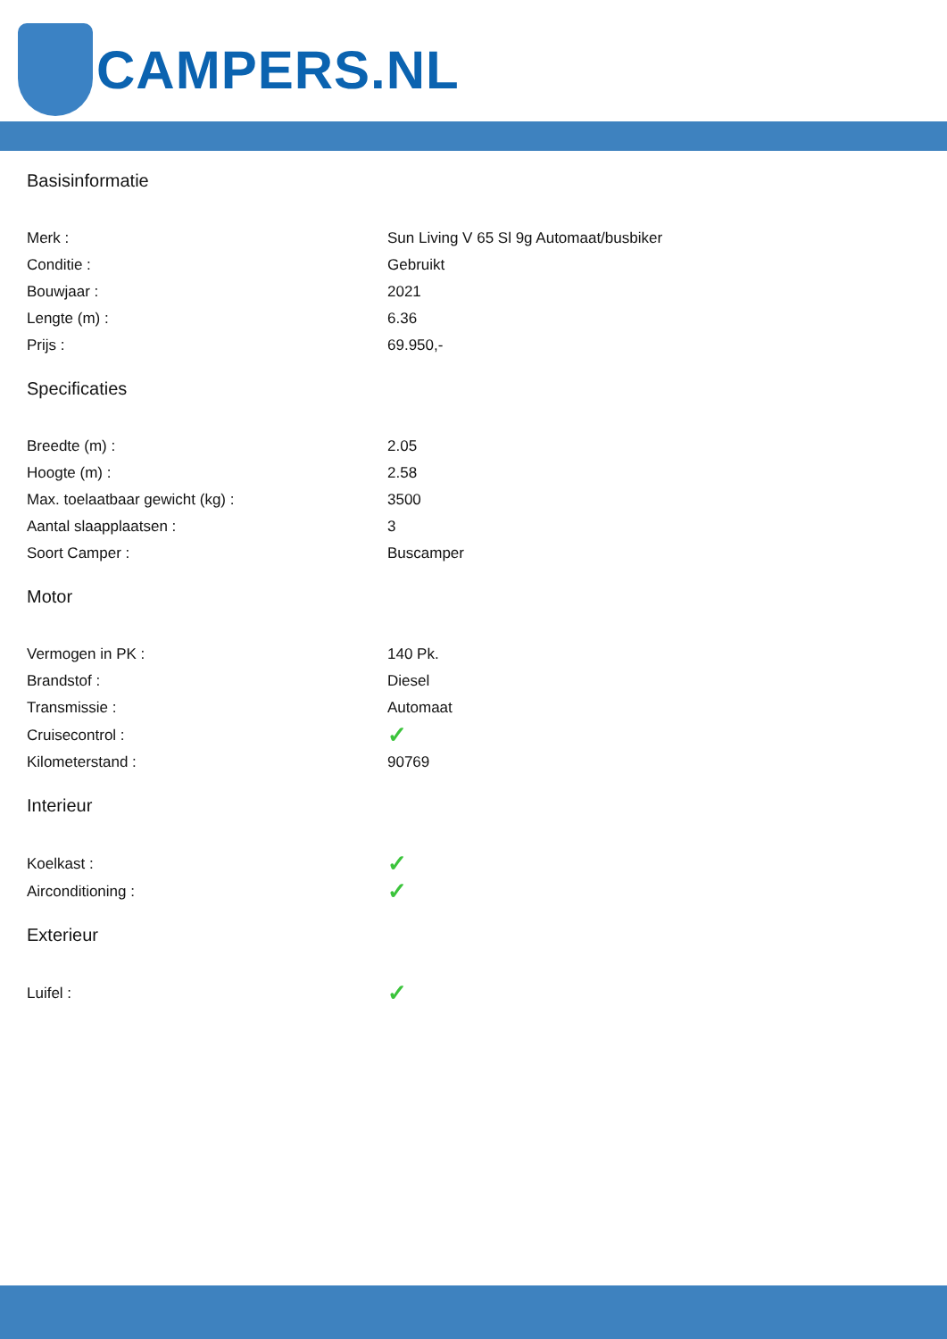CAMPERS.NL
Basisinformatie
| Merk : | Sun Living V 65 Sl 9g Automaat/busbiker |
| Conditie : | Gebruikt |
| Bouwjaar : | 2021 |
| Lengte (m) : | 6.36 |
| Prijs : | 69.950,- |
Specificaties
| Breedte (m) : | 2.05 |
| Hoogte (m) : | 2.58 |
| Max. toelaatbaar gewicht (kg) : | 3500 |
| Aantal slaapplaatsen : | 3 |
| Soort Camper : | Buscamper |
Motor
| Vermogen in PK : | 140 Pk. |
| Brandstof : | Diesel |
| Transmissie : | Automaat |
| Cruisecontrol : | ✓ |
| Kilometerstand : | 90769 |
Interieur
| Koelkast : | ✓ |
| Airconditioning : | ✓ |
Exterieur
| Luifel : | ✓ |